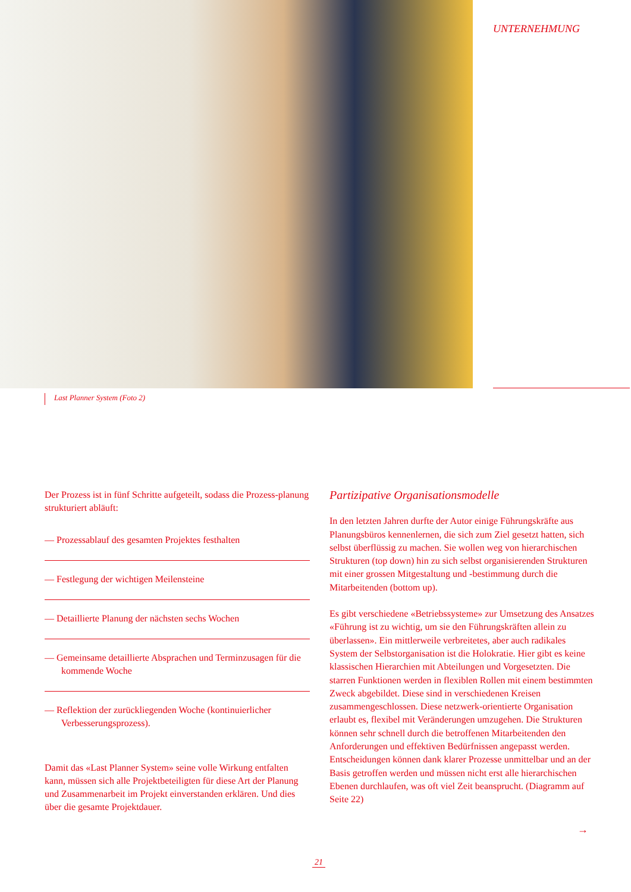UNTERNEHMUNG
Last Planner System (Foto 2)
Der Prozess ist in fünf Schritte aufgeteilt, sodass die Prozess-planung strukturiert abläuft:
— Prozessablauf des gesamten Projektes festhalten
— Festlegung der wichtigen Meilensteine
— Detaillierte Planung der nächsten sechs Wochen
— Gemeinsame detaillierte Absprachen und Terminzusagen für die kommende Woche
— Reflektion der zurückliegenden Woche (kontinuierlicher Verbesserungsprozess).
Damit das «Last Planner System» seine volle Wirkung entfalten kann, müssen sich alle Projektbeteiligten für diese Art der Planung und Zusammenarbeit im Projekt einverstanden erklären. Und dies über die gesamte Projektdauer.
Partizipative Organisationsmodelle
In den letzten Jahren durfte der Autor einige Führungskräfte aus Planungsbüros kennenlernen, die sich zum Ziel gesetzt hatten, sich selbst überflüssig zu machen. Sie wollen weg von hierarchischen Strukturen (top down) hin zu sich selbst organisierenden Strukturen mit einer grossen Mitgestaltung und -bestimmung durch die Mitarbeitenden (bottom up).
Es gibt verschiedene «Betriebssysteme» zur Umsetzung des Ansatzes «Führung ist zu wichtig, um sie den Führungskräften allein zu überlassen». Ein mittlerweile verbreitetes, aber auch radikales System der Selbstorganisation ist die Holokratie. Hier gibt es keine klassischen Hierarchien mit Abteilungen und Vorgesetzten. Die starren Funktionen werden in flexiblen Rollen mit einem bestimmten Zweck abgebildet. Diese sind in verschiedenen Kreisen zusammengeschlossen. Diese netzwerk-orientierte Organisation erlaubt es, flexibel mit Veränderungen umzugehen. Die Strukturen können sehr schnell durch die betroffenen Mitarbeitenden den Anforderungen und effektiven Bedürfnissen angepasst werden. Entscheidungen können dank klarer Prozesse unmittelbar und an der Basis getroffen werden und müssen nicht erst alle hierarchischen Ebenen durchlaufen, was oft viel Zeit beansprucht. (Diagramm auf Seite 22)
→
21